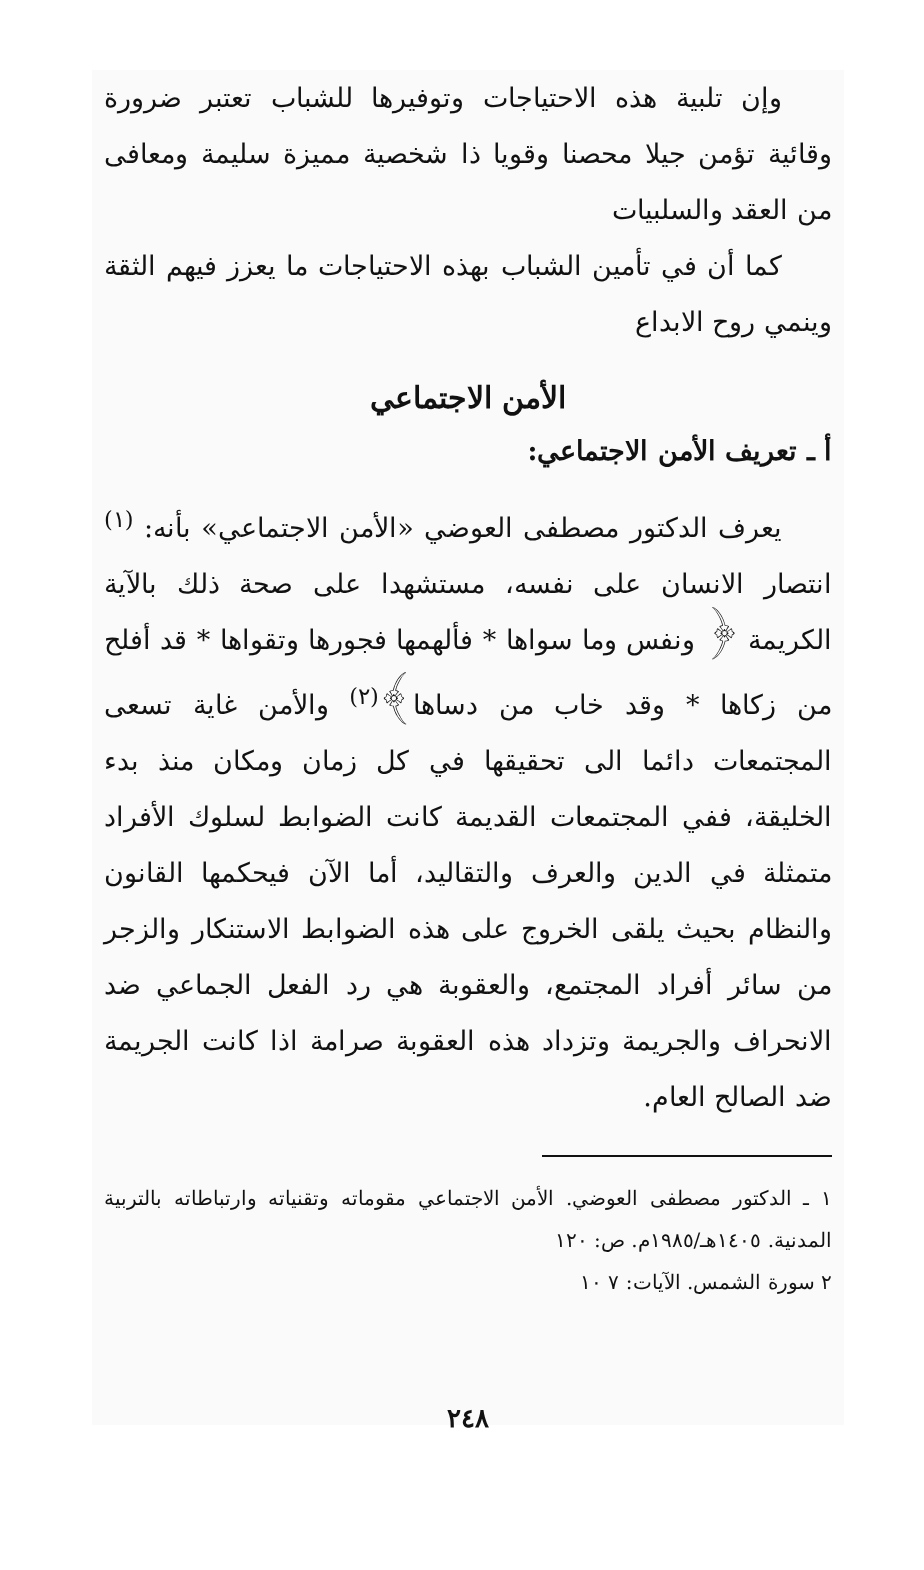وإن تلبية هذه الاحتياجات وتوفيرها للشباب تعتبر ضرورة وقائية تؤمن جيلا محصنا وقويا ذا شخصية مميزة سليمة ومعافى من العقد والسلبيات
كما أن في تأمين الشباب بهذه الاحتياجات ما يعزز فيهم الثقة وينمي روح الابداع
الأمن الاجتماعي
أ ـ تعريف الأمن الاجتماعي:
يعرف الدكتور مصطفى العوضي «الأمن الاجتماعي» بأنه: <sup>(١)</sup> انتصار الانسان على نفسه، مستشهدا على صحة ذلك بالآية الكريمة ﴿ ونفس وما سواها * فألهمها فجورها وتقواها * قد أفلح من زكاها * وقد خاب من دساها﴾<sup>(٢)</sup> والأمن غاية تسعى المجتمعات دائما الى تحقيقها في كل زمان ومكان منذ بدء الخليقة، ففي المجتمعات القديمة كانت الضوابط لسلوك الأفراد متمثلة في الدين والعرف والتقاليد، أما الآن فيحكمها القانون والنظام بحيث يلقى الخروج على هذه الضوابط الاستنكار والزجر من سائر أفراد المجتمع، والعقوبة هي رد الفعل الجماعي ضد الانحراف والجريمة وتزداد هذه العقوبة صرامة اذا كانت الجريمة ضد الصالح العام.
١ ـ الدكتور مصطفى العوضي. الأمن الاجتماعي مقوماته وتقنياته وارتباطاته بالتربية المدنية. ١٤٠٥هـ/١٩٨٥م. ص: ١٢٠
٢ سورة الشمس. الآيات: ٧ ١٠
٢٤٨